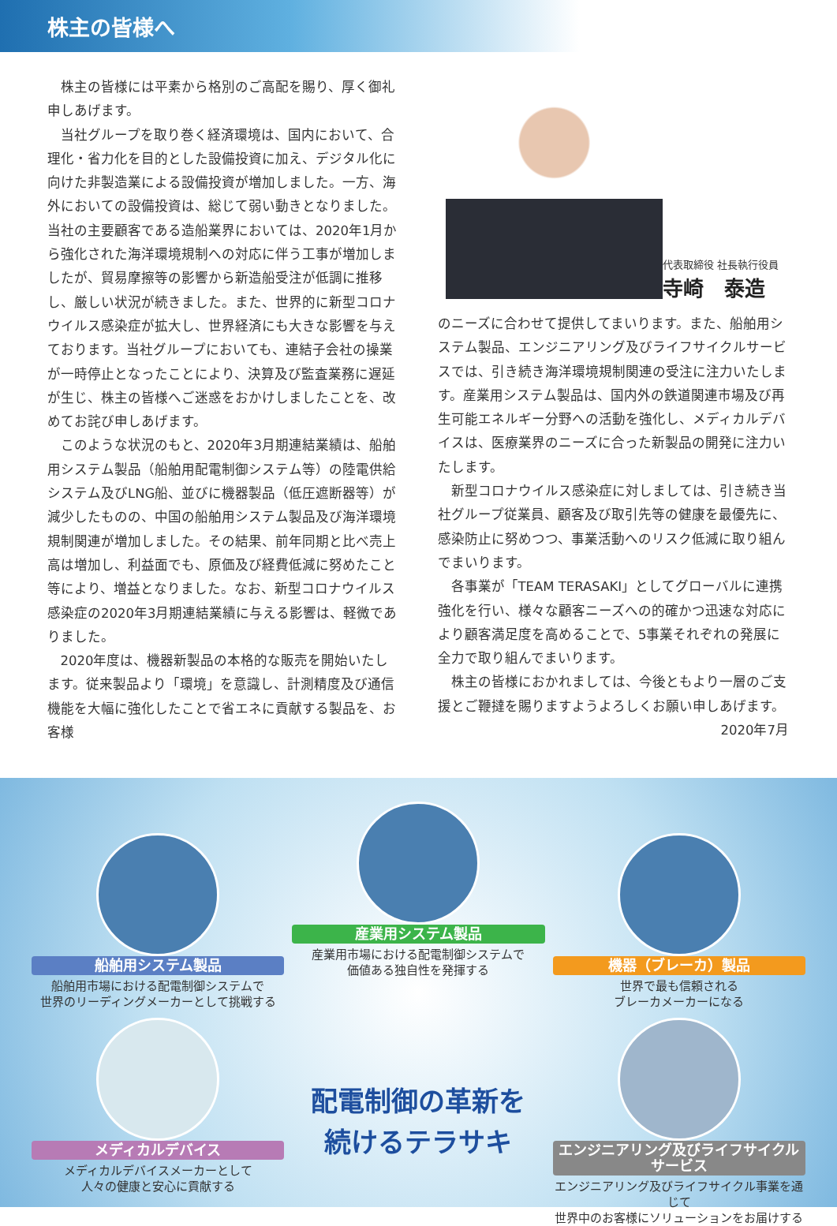株主の皆様へ
株主の皆様には平素から格別のご高配を賜り、厚く御礼申しあげます。
当社グループを取り巻く経済環境は、国内において、合理化・省力化を目的とした設備投資に加え、デジタル化に向けた非製造業による設備投資が増加しました。一方、海外においての設備投資は、総じて弱い動きとなりました。当社の主要顧客である造船業界においては、2020年1月から強化された海洋環境規制への対応に伴う工事が増加しましたが、貿易摩擦等の影響から新造船受注が低調に推移し、厳しい状況が続きました。また、世界的に新型コロナウイルス感染症が拡大し、世界経済にも大きな影響を与えております。当社グループにおいても、連結子会社の操業が一時停止となったことにより、決算及び監査業務に遅延が生じ、株主の皆様へご迷惑をおかけしましたことを、改めてお詫び申しあげます。
このような状況のもと、2020年3月期連結業績は、船舶用システム製品（船舶用配電制御システム等）の陸電供給システム及びLNG船、並びに機器製品（低圧遮断器等）が減少したものの、中国の船舶用システム製品及び海洋環境規制関連が増加しました。その結果、前年同期と比べ売上高は増加し、利益面でも、原価及び経費低減に努めたこと等により、増益となりました。なお、新型コロナウイルス感染症の2020年3月期連結業績に与える影響は、軽微でありました。
2020年度は、機器新製品の本格的な販売を開始いたします。従来製品より「環境」を意識し、計測精度及び通信機能を大幅に強化したことで省エネに貢献する製品を、お客様
代表取締役 社長執行役員
寺崎　泰造
のニーズに合わせて提供してまいります。また、船舶用システム製品、エンジニアリング及びライフサイクルサービスでは、引き続き海洋環境規制関連の受注に注力いたします。産業用システム製品は、国内外の鉄道関連市場及び再生可能エネルギー分野への活動を強化し、メディカルデバイスは、医療業界のニーズに合った新製品の開発に注力いたします。
新型コロナウイルス感染症に対しましては、引き続き当社グループ従業員、顧客及び取引先等の健康を最優先に、感染防止に努めつつ、事業活動へのリスク低減に取り組んでまいります。
各事業が「TEAM TERASAKI」としてグローバルに連携強化を行い、様々な顧客ニーズへの的確かつ迅速な対応により顧客満足度を高めることで、5事業それぞれの発展に全力で取り組んでまいります。
株主の皆様におかれましては、今後ともより一層のご支援とご鞭撻を賜りますようよろしくお願い申しあげます。
2020年7月
船舶用システム製品
船舶用市場における配電制御システムで
世界のリーディングメーカーとして挑戦する
産業用システム製品
産業用市場における配電制御システムで
価値ある独自性を発揮する
機器（ブレーカ）製品
世界で最も信頼される
ブレーカメーカーになる
メディカルデバイス
メディカルデバイスメーカーとして
人々の健康と安心に貢献する
配電制御の革新を
続けるテラサキ
エンジニアリング及びライフサイクルサービス
エンジニアリング及びライフサイクル事業を通じて
世界中のお客様にソリューションをお届けする